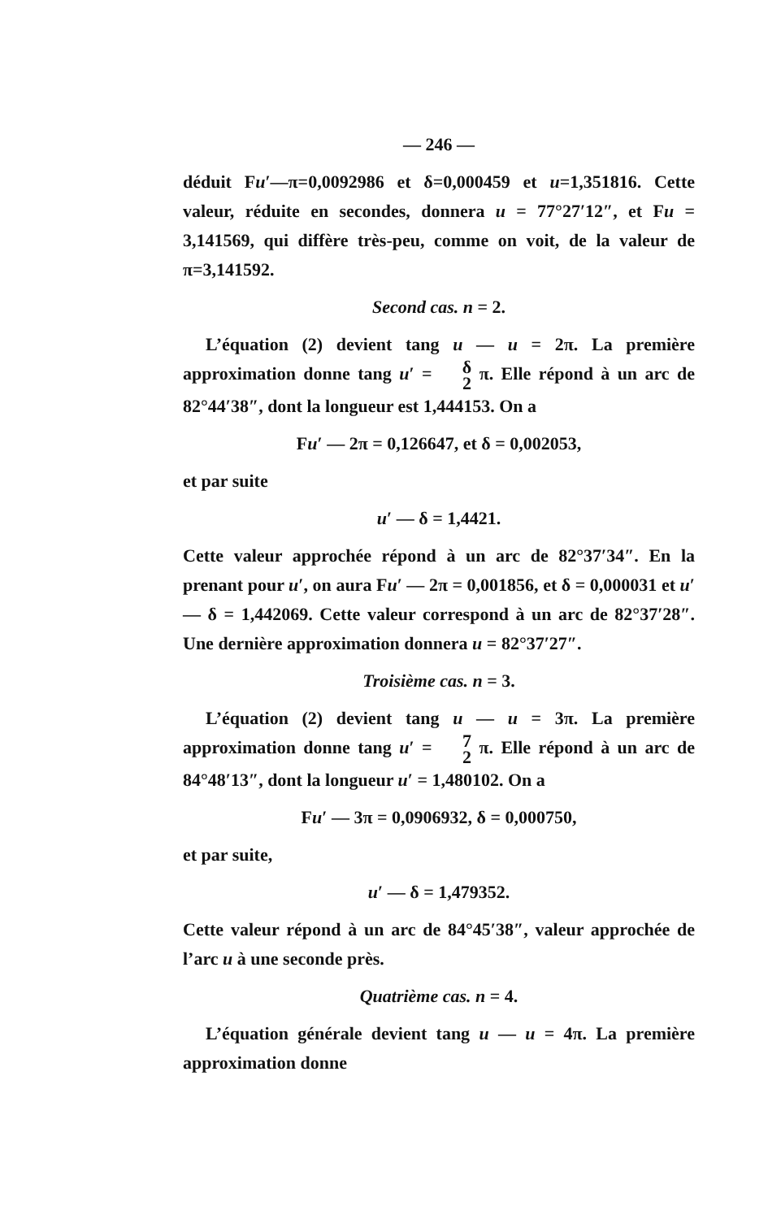— 246 —
déduit Fu′—π=0,0092986 et δ=0,000459 et u=1,351816. Cette valeur, réduite en secondes, donnera u = 77°27′12″, et Fu = 3,141569, qui diffère très-peu, comme on voit, de la valeur de π=3,141592.
Second cas. n = 2.
L’équation (2) devient tang u — u = 2π. La première approximation donne tang u′ = δ 2 π. Elle répond à un arc de 82°44′38″, dont la longueur est 1,444153. On a
Fu′ — 2π = 0,126647, et δ = 0,002053,
et par suite
u′ — δ = 1,4421.
Cette valeur approchée répond à un arc de 82°37′34″. En la prenant pour u′, on aura Fu′ — 2π = 0,001856, et δ = 0,000031 et u′ — δ = 1,442069. Cette valeur correspond à un arc de 82°37′28″. Une dernière approximation donnera u = 82°37′27″.
Troisième cas. n = 3.
L’équation (2) devient tang u — u = 3π. La première approximation donne tang u′ = 7 2 π. Elle répond à un arc de 84°48′13″, dont la longueur u′ = 1,480102. On a
Fu′ — 3π = 0,0906932, δ = 0,000750,
et par suite,
u′ — δ = 1,479352.
Cette valeur répond à un arc de 84°45′38″, valeur approchée de l’arc u à une seconde près.
Quatrième cas. n = 4.
L’équation générale devient tang u — u = 4π. La première approximation donne